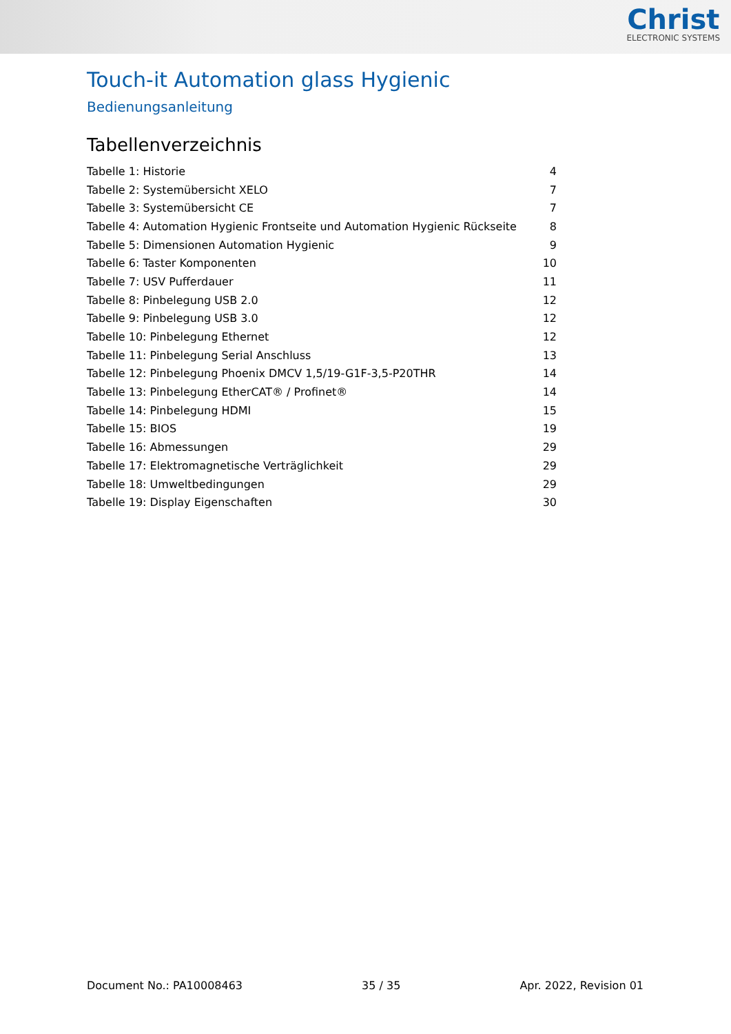Christ
ELECTRONIC SYSTEMS
Touch-it Automation glass Hygienic
Bedienungsanleitung
Tabellenverzeichnis
| Tabelle 1: Historie | 4 |
| Tabelle 2: Systemübersicht XELO | 7 |
| Tabelle 3: Systemübersicht CE | 7 |
| Tabelle 4: Automation Hygienic Frontseite und Automation Hygienic Rückseite | 8 |
| Tabelle 5: Dimensionen Automation Hygienic | 9 |
| Tabelle 6: Taster Komponenten | 10 |
| Tabelle 7: USV Pufferdauer | 11 |
| Tabelle 8: Pinbelegung USB 2.0 | 12 |
| Tabelle 9: Pinbelegung USB 3.0 | 12 |
| Tabelle 10: Pinbelegung Ethernet | 12 |
| Tabelle 11: Pinbelegung Serial Anschluss | 13 |
| Tabelle 12: Pinbelegung Phoenix DMCV 1,5/19-G1F-3,5-P20THR | 14 |
| Tabelle 13: Pinbelegung EtherCAT® / Profinet® | 14 |
| Tabelle 14: Pinbelegung HDMI | 15 |
| Tabelle 15: BIOS | 19 |
| Tabelle 16: Abmessungen | 29 |
| Tabelle 17: Elektromagnetische Verträglichkeit | 29 |
| Tabelle 18: Umweltbedingungen | 29 |
| Tabelle 19: Display Eigenschaften | 30 |
Document No.: PA10008463 35 / 35 Apr. 2022, Revision 01